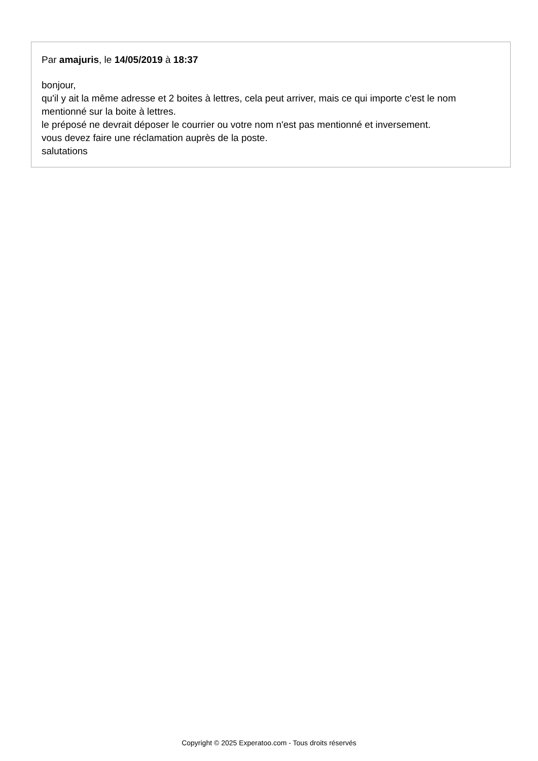Par amajuris, le 14/05/2019 à 18:37
bonjour,
qu'il y ait la même adresse et 2 boites à lettres, cela peut arriver, mais ce qui importe c'est le nom mentionné sur la boite à lettres.
le préposé ne devrait déposer le courrier ou votre nom n'est pas mentionné et inversement.
vous devez faire une réclamation auprès de la poste.
salutations
Copyright © 2025 Experatoo.com - Tous droits réservés